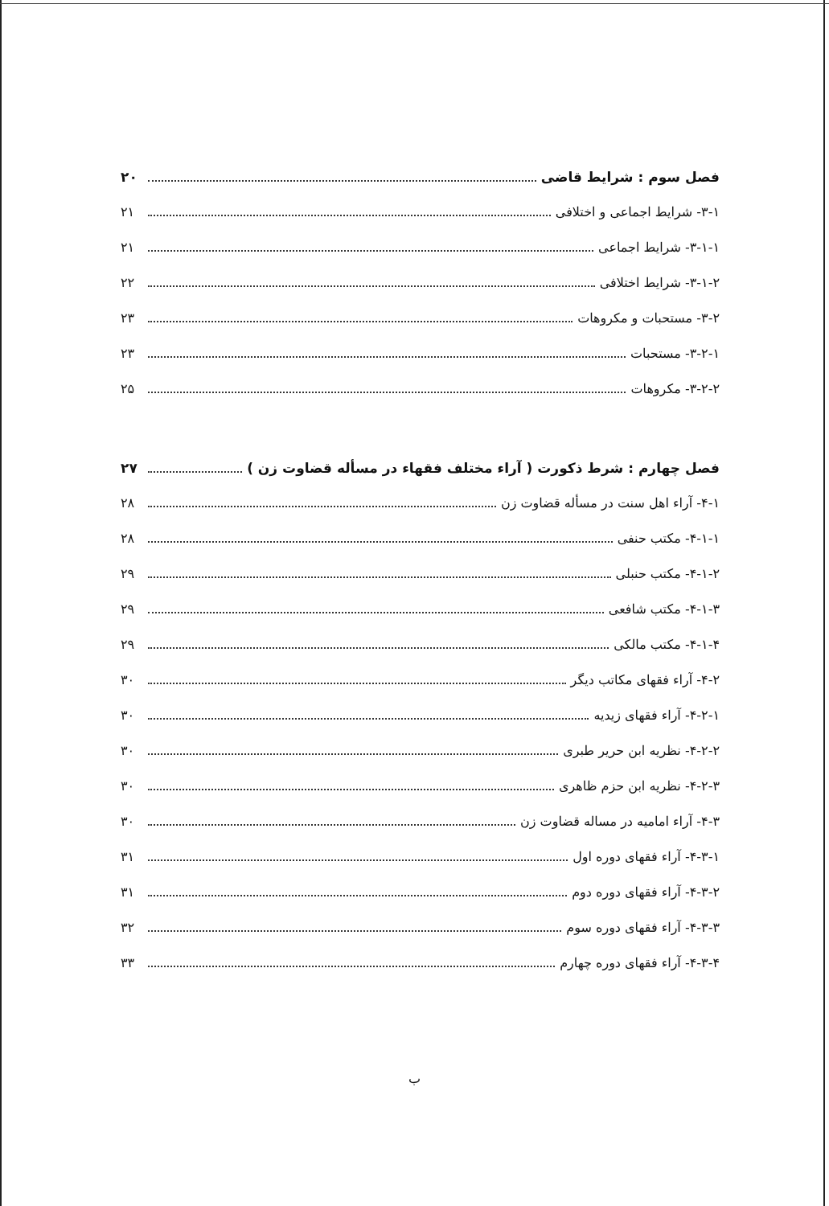فصل سوم : شرایط قاضی ۲۰
۳-۱- شرایط اجماعی و اختلافی ۲۱
۳-۱-۱- شرایط اجماعی ۲۱
۳-۱-۲- شرایط اختلافی ۲۲
۳-۲- مستحبات و مکروهات ۲۳
۳-۲-۱- مستحبات ۲۳
۳-۲-۲- مکروهات ۲۵
فصل چهارم : شرط ذکورت ( آراء مختلف فقهاء در مسأله قضاوت زن ) ۲۷
۴-۱- آراء اهل سنت در مسأله قضاوت زن ۲۸
۴-۱-۱- مکتب حنفی ۲۸
۴-۱-۲- مکتب حنبلی ۲۹
۴-۱-۳- مکتب شافعی ۲۹
۴-۱-۴- مکتب مالکی ۲۹
۴-۲- آراء فقهای مکاتب دیگر ۳۰
۴-۲-۱- آراء فقهای زیدیه ۳۰
۴-۲-۲- نظریه ابن حریر طبری ۳۰
۴-۲-۳- نظریه ابن حزم ظاهری ۳۰
۴-۳- آراء امامیه در مساله قضاوت زن ۳۰
۴-۳-۱- آراء فقهای دوره اول ۳۱
۴-۳-۲- آراء فقهای دوره دوم ۳۱
۴-۳-۳- آراء فقهای دوره سوم ۳۲
۴-۳-۴- آراء فقهای دوره چهارم ۳۳
ب